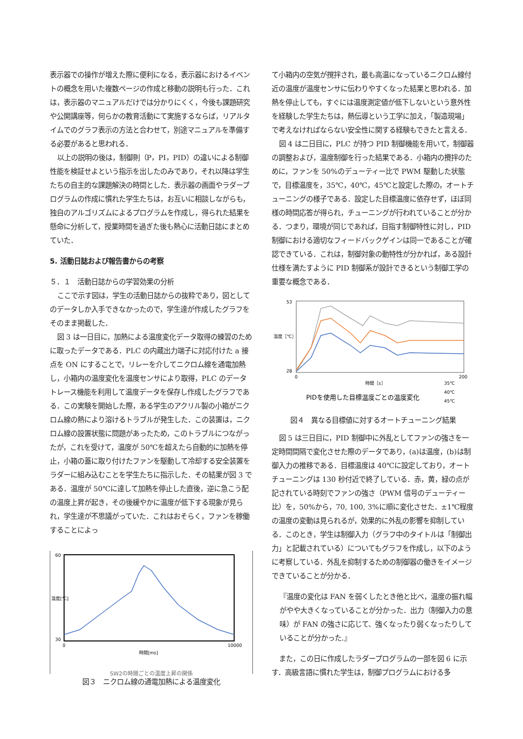表示器での操作が増えた際に便利になる，表示器におけるイベントの概念を用いた複数ページの作成と移動の説明も行った．これは，表示器のマニュアルだけでは分かりにくく，今後も課題研究や公開講座等，何らかの教育活動にて実施するならば，リアルタイムでのグラフ表示の方法と合わせて，別途マニュアルを準備する必要があると思われる．
以上の説明の後は，制御則（P，PI，PID）の違いによる制御性能を検証せよという指示を出したのみであり，それ以降は学生たちの自主的な課題解決の時間とした．表示器の画面やラダープログラムの作成に慣れた学生たちは，お互いに相談しながらも，独自のアルゴリズムによるプログラムを作成し，得られた結果を懸命に分析して，授業時間を過ぎた後も熱心に活動日誌にまとめていた．
5. 活動日誌および報告書からの考察
５．１　活動日誌からの学習効果の分析
ここで示す図は，学生の活動日誌からの抜粋であり，図としてのデータしか入手できなかったので，学生達が作成したグラフをそのまま掲載した．
図 3 は一日目に，加熱による温度変化データ取得の練習のために取ったデータである．PLC の内蔵出力端子に対応付けた a 接点を ON にすることで，リレーを介してニクロム線を通電加熱し，小箱内の温度変化を温度センサにより取得，PLC のデータトレース機能を利用して温度データを保存し作成したグラフである．この実験を開始した際，ある学生のアクリル製の小箱がニクロム線の熱により溶けるトラブルが発生した．この装置は，ニクロム線の設置状態に問題があったため，このトラブルにつながったが，これを受けて，温度が 50℃を超えたら自動的に加熱を停止，小箱の蓋に取り付けたファンを駆動して冷却する安全装置をラダーに組み込むことを学生たちに指示した．その結果が図 3 である．温度が 50℃に達して加熱を停止した直後，逆に急こう配の温度上昇が起き，その後緩やかに温度が低下する現象が見られ，学生達が不思議がっていた．これはおそらく，ファンを稼働することによっ
60
30
0
10000
時間[ms]
温度[℃]
SW2の時間ごとの温度上昇の関係
図３　ニクロム線の通電加熱による温度変化
て小箱内の空気が撹拌され，最も高温になっているニクロム線付近の温度が温度センサに伝わりやすくなった結果と思われる．加熱を停止しても，すぐには温度測定値が低下しないという意外性を経験した学生たちは，熱伝導という工学に加え，「製造現場」で考えなければならない安全性に関する経験もできたと言える．
図 4 は二日目に，PLC が持つ PID 制御機能を用いて，制御器の調整および，温度制御を行った結果である．小箱内の攪拌のために，ファンを 50%のデューティー比で PWM 駆動した状態で，目標温度を，35℃，40℃，45℃と設定した際の，オートチューニングの様子である．設定した目標温度に依存せず，ほぼ同様の時間応答が得られ，チューニングが行われていることが分かる．つまり，環境が同じであれば，目指す制御特性に対し，PID 制御における適切なフィードバックゲインは同一であることが確認できている．これは，制御対象の動特性が分かれば，ある設計仕様を満たすように PID 制御系が設計できるという制御工学の重要な概念である．
53
28
0
200
時間［s］
温度［℃］
35℃
40℃
45℃
PIDを使用した目標温度ごとの温度変化
図４　異なる目標値に対するオートチューニング結果
図 5 は三日目に，PID 制御中に外乱としてファンの強さを一定時間間隔で変化させた際のデータであり，(a)は温度，(b)は制御入力の推移である．目標温度は 40℃に設定しており，オートチューニングは 130 秒付近で終了している．赤，黄，緑の点が記されている時刻でファンの強さ（PWM 信号のデューティー比）を，50%から，70, 100, 3%に順に変化させた．±1℃程度の温度の変動は見られるが，効果的に外乱の影響を抑制している．このとき，学生は制御入力（グラフ中のタイトルは「制御出力」と記載されている）についてもグラフを作成し，以下のように考察している．外乱を抑制するための制御器の働きをイメージできていることが分かる．
『温度の変化は FAN を弱くしたとき他と比べ，温度の振れ幅がやや大きくなっていることが分かった．出力（制御入力の意味）が FAN の強さに応じて、強くなったり弱くなったりしていることが分かった.』
また，この日に作成したラダープログラムの一部を図 6 に示す．高級言語に慣れた学生は，制御プログラムにおける多